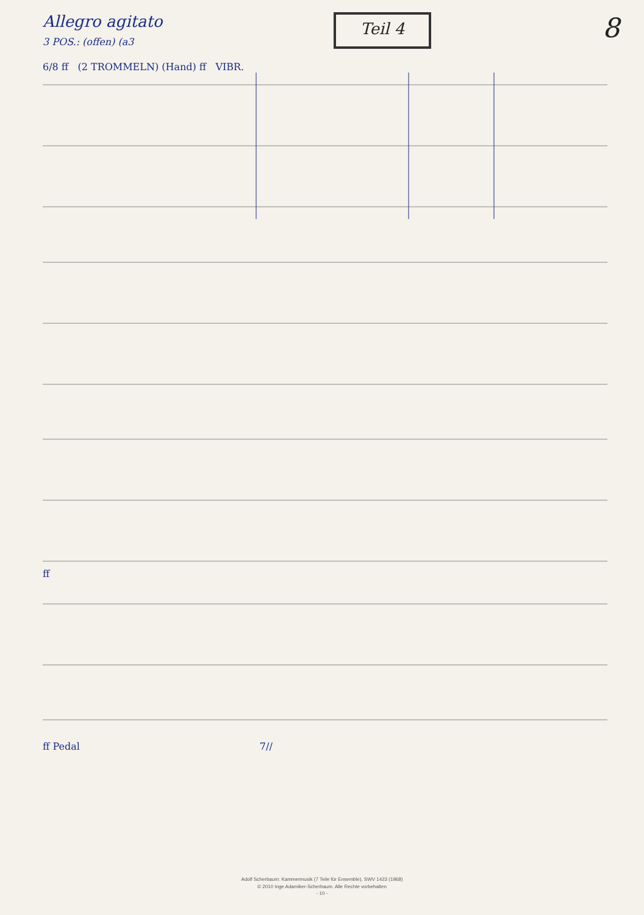Allegro agitato
3 POS.: (offen) (a3
Teil 4
8
6/8 ff (2 TROMMELN) (Hand) ff VIBR.
ff
ff Pedal 7//
Adolf Scherbaum: Kammermusik (7 Teile für Ensemble), SWV 1423 (1968)
© 2010 Inge Adamiker-Scherbaum. Alle Rechte vorbehalten
- 10 -